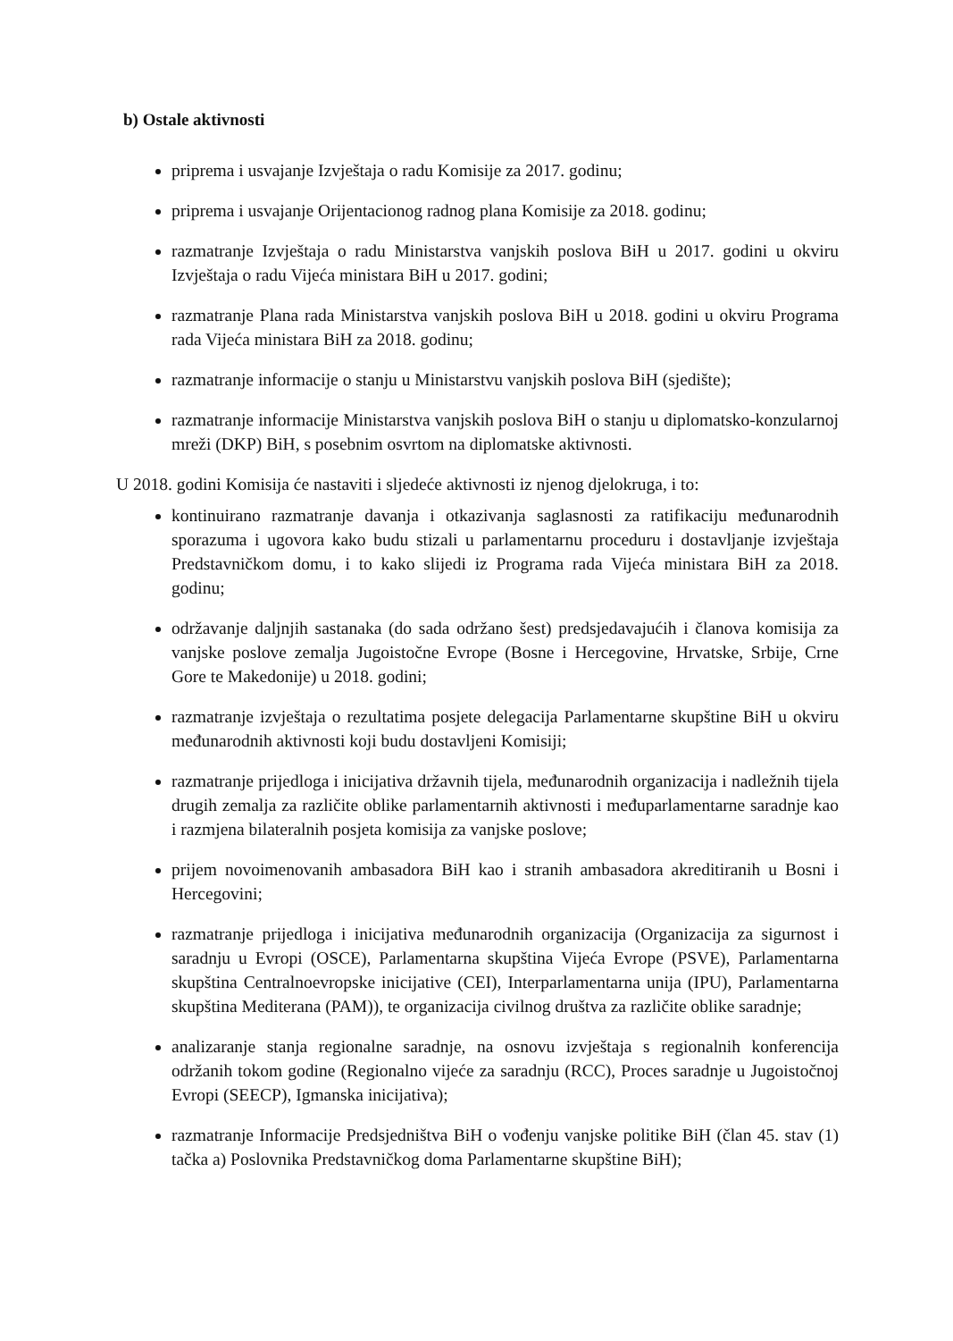b) Ostale aktivnosti
priprema i usvajanje Izvještaja o radu Komisije za 2017. godinu;
priprema i usvajanje Orijentacionog radnog plana Komisije za 2018. godinu;
razmatranje Izvještaja o radu Ministarstva vanjskih poslova BiH u 2017. godini u okviru Izvještaja o radu Vijeća ministara BiH u 2017. godini;
razmatranje Plana rada Ministarstva vanjskih poslova BiH u 2018. godini u okviru Programa rada Vijeća ministara BiH za 2018. godinu;
razmatranje informacije o stanju u Ministarstvu vanjskih poslova BiH (sjedište);
razmatranje informacije Ministarstva vanjskih poslova BiH o stanju u diplomatsko-konzularnoj mreži (DKP) BiH, s posebnim osvrtom na diplomatske aktivnosti.
U 2018. godini Komisija će nastaviti i sljedeće aktivnosti iz njenog djelokruga, i to:
kontinuirano razmatranje davanja i otkazivanja saglasnosti za ratifikaciju međunarodnih sporazuma i ugovora kako budu stizali u parlamentarnu proceduru i dostavljanje izvještaja Predstavničkom domu, i to kako slijedi iz Programa rada Vijeća ministara BiH za 2018. godinu;
održavanje daljnjih sastanaka (do sada održano šest) predsjedavajućih i članova komisija za vanjske poslove zemalja Jugoistočne Evrope (Bosne i Hercegovine, Hrvatske, Srbije, Crne Gore te Makedonije) u 2018. godini;
razmatranje izvještaja o rezultatima posjete delegacija Parlamentarne skupštine BiH u okviru međunarodnih aktivnosti koji budu dostavljeni Komisiji;
razmatranje prijedloga i inicijativa državnih tijela, međunarodnih organizacija i nadležnih tijela drugih zemalja za različite oblike parlamentarnih aktivnosti i međuparlamentarne saradnje kao i razmjena bilateralnih posjeta komisija za vanjske poslove;
prijem novoimenovanih ambasadora BiH kao i stranih ambasadora akreditiranih u Bosni i Hercegovini;
razmatranje prijedloga i inicijativa međunarodnih organizacija (Organizacija za sigurnost i saradnju u Evropi (OSCE), Parlamentarna skupština Vijeća Evrope (PSVE), Parlamentarna skupština Centralnoevropske inicijative (CEI), Interparlamentarna unija (IPU), Parlamentarna skupština Mediterana (PAM)), te organizacija civilnog društva za različite oblike saradnje;
analizaranje stanja regionalne saradnje, na osnovu izvještaja s regionalnih konferencija održanih tokom godine (Regionalno vijeće za saradnju (RCC), Proces saradnje u Jugoistočnoj Evropi (SEECP), Igmanska inicijativa);
razmatranje Informacije Predsjedništva BiH o vođenju vanjske politike BiH (član 45. stav (1) tačka a) Poslovnika Predstavničkog doma Parlamentarne skupštine BiH);